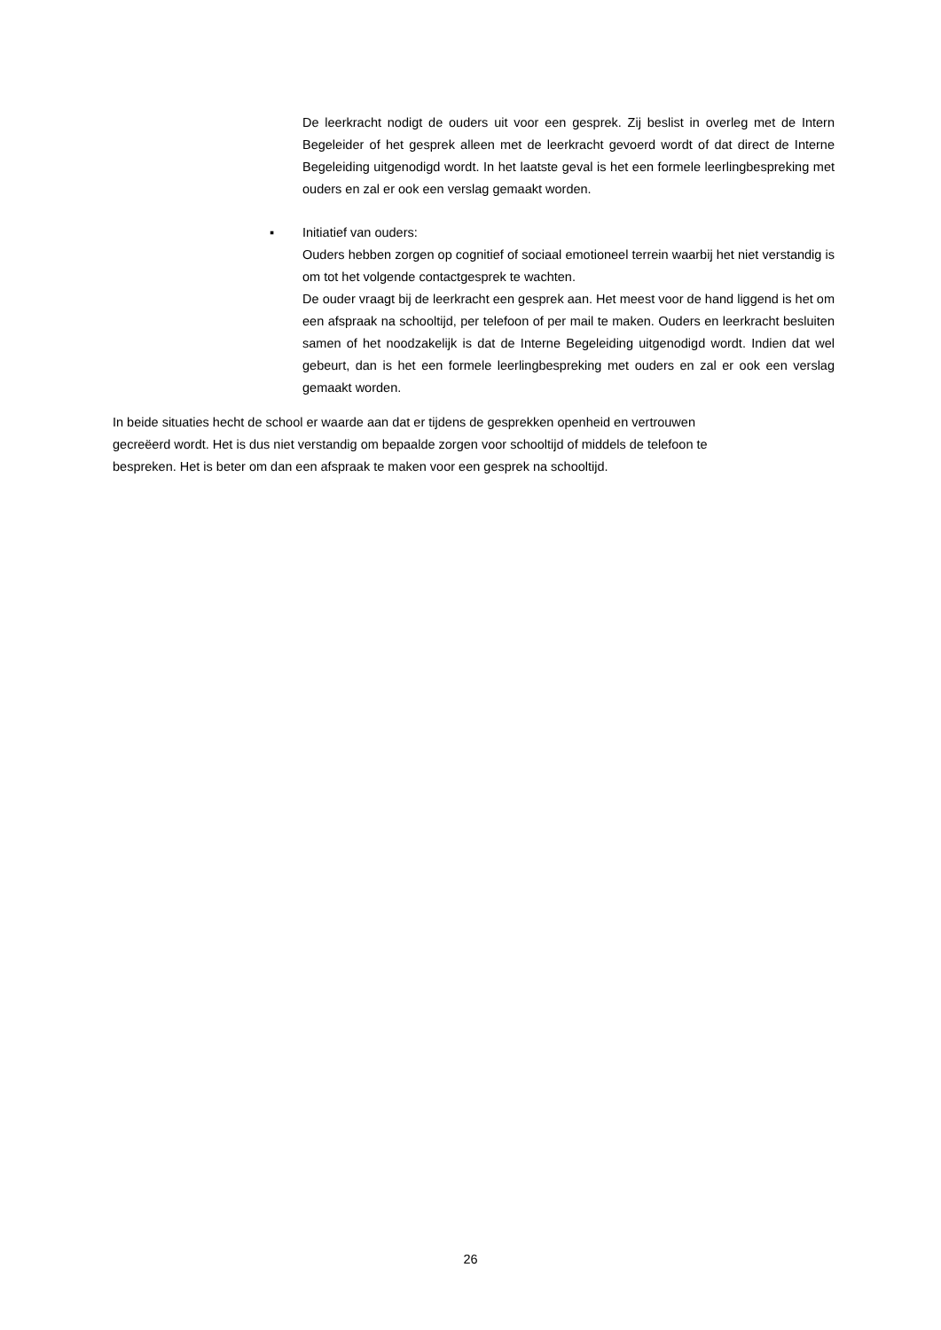De leerkracht nodigt de ouders uit voor een gesprek. Zij beslist in overleg met de Intern Begeleider of het gesprek alleen met de leerkracht gevoerd wordt of dat direct de Interne Begeleiding uitgenodigd wordt. In het laatste geval is het een formele leerlingbespreking met ouders en zal er ook een verslag gemaakt worden.
▪ Initiatief van ouders:
Ouders hebben zorgen op cognitief of sociaal emotioneel terrein waarbij het niet verstandig is om tot het volgende contactgesprek te wachten.
De ouder vraagt bij de leerkracht een gesprek aan. Het meest voor de hand liggend is het om een afspraak na schooltijd, per telefoon of per mail te maken. Ouders en leerkracht besluiten samen of het noodzakelijk is dat de Interne Begeleiding uitgenodigd wordt. Indien dat wel gebeurt, dan is het een formele leerlingbespreking met ouders en zal er ook een verslag gemaakt worden.
In beide situaties hecht de school er waarde aan dat er tijdens de gesprekken openheid en vertrouwen
gecreëerd wordt. Het is dus niet verstandig om bepaalde zorgen voor schooltijd of middels de telefoon te
bespreken. Het is beter om dan een afspraak te maken voor een gesprek na schooltijd.
26